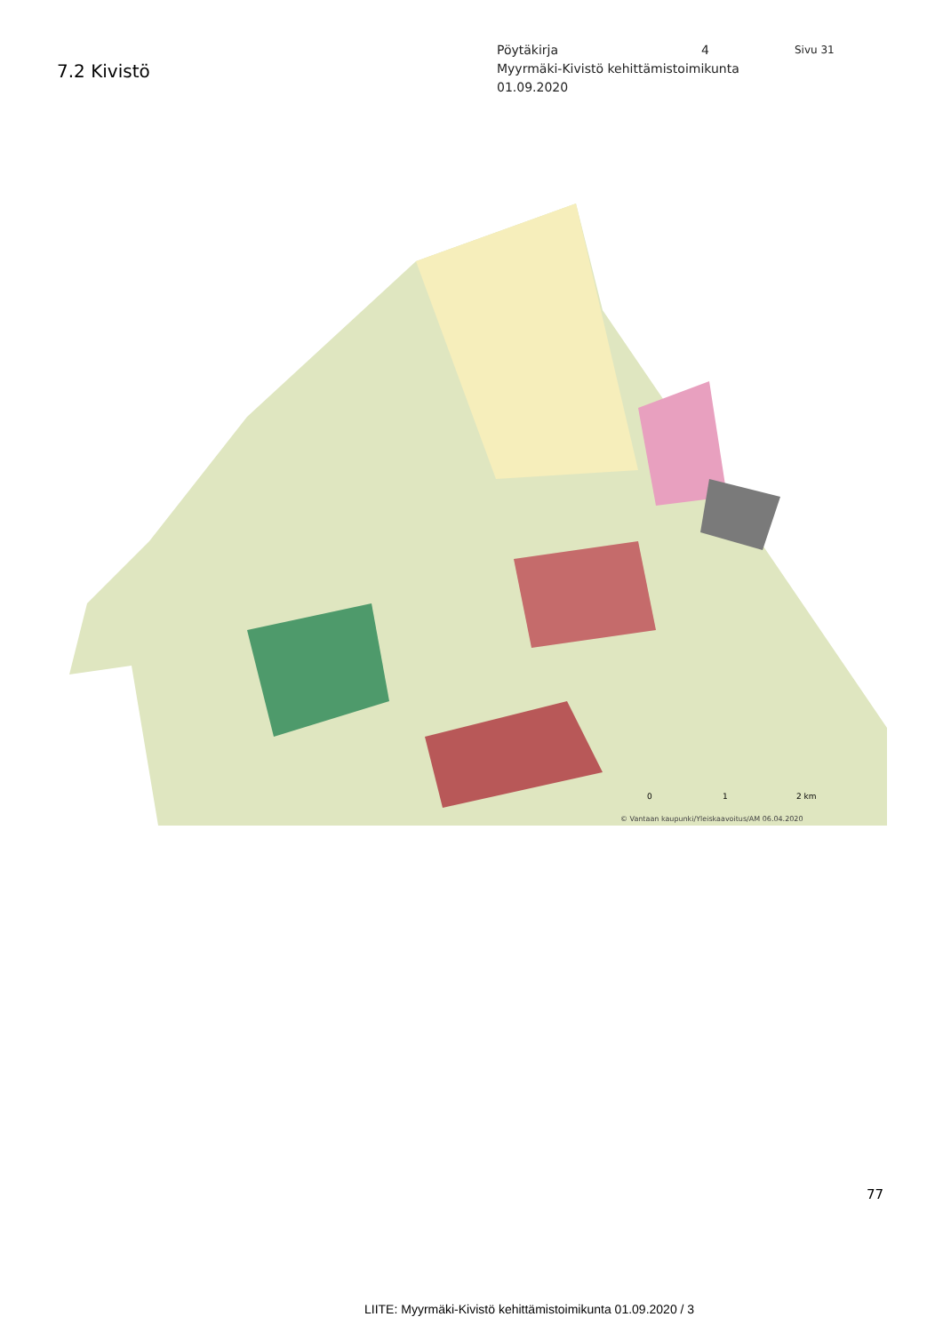7.2 Kivistö
Pöytäkirja 4 Sivu 31
Myyrmäki-Kivistö kehittämistoimikunta
01.09.2020
© Vantaan kaupunki/Yleiskaavoitus/AM 06.04.2020
0
1
2 km
77
LIITE: Myyrmäki-Kivistö kehittämistoimikunta 01.09.2020 / 3